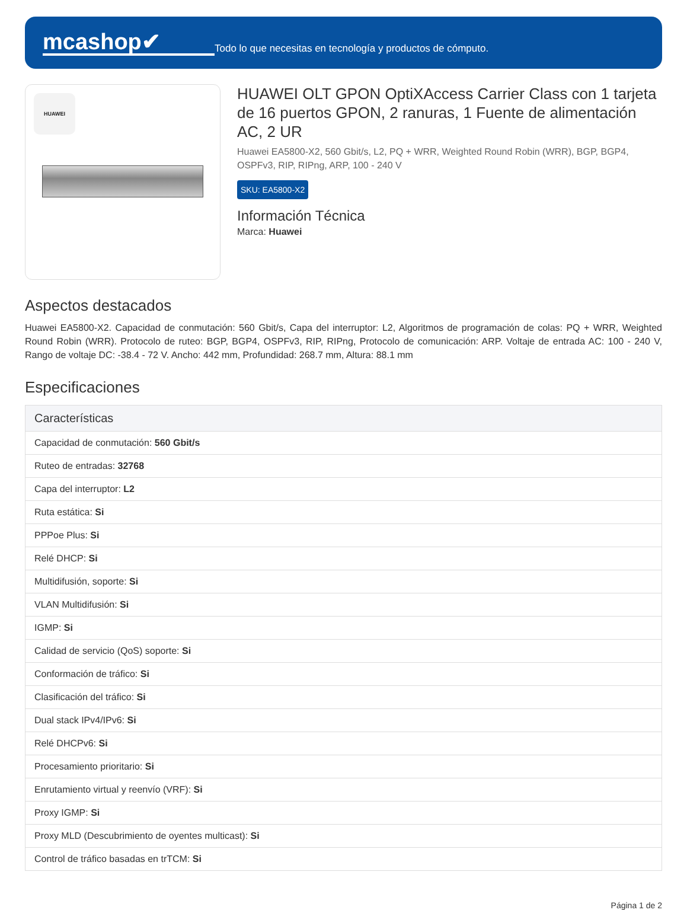mcashop✔
Todo lo que necesitas en tecnología y productos de cómputo.
HUAWEI
HUAWEI OLT GPON OptiXAccess Carrier Class con 1 tarjeta de 16 puertos GPON, 2 ranuras, 1 Fuente de alimentación AC, 2 UR
Huawei EA5800-X2, 560 Gbit/s, L2, PQ + WRR, Weighted Round Robin (WRR), BGP, BGP4, OSPFv3, RIP, RIPng, ARP, 100 - 240 V
SKU: EA5800-X2
Información Técnica
Marca: Huawei
Aspectos destacados
Huawei EA5800-X2. Capacidad de conmutación: 560 Gbit/s, Capa del interruptor: L2, Algoritmos de programación de colas: PQ + WRR, Weighted Round Robin (WRR). Protocolo de ruteo: BGP, BGP4, OSPFv3, RIP, RIPng, Protocolo de comunicación: ARP. Voltaje de entrada AC: 100 - 240 V, Rango de voltaje DC: -38.4 - 72 V. Ancho: 442 mm, Profundidad: 268.7 mm, Altura: 88.1 mm
Especificaciones
| Características |
| --- |
| Capacidad de conmutación: 560 Gbit/s |
| Ruteo de entradas: 32768 |
| Capa del interruptor: L2 |
| Ruta estática: Si |
| PPPoe Plus: Si |
| Relé DHCP: Si |
| Multidifusión, soporte: Si |
| VLAN Multidifusión: Si |
| IGMP: Si |
| Calidad de servicio (QoS) soporte: Si |
| Conformación de tráfico: Si |
| Clasificación del tráfico: Si |
| Dual stack IPv4/IPv6: Si |
| Relé DHCPv6: Si |
| Procesamiento prioritario: Si |
| Enrutamiento virtual y reenvío (VRF): Si |
| Proxy IGMP: Si |
| Proxy MLD (Descubrimiento de oyentes multicast): Si |
| Control de tráfico basadas en trTCM: Si |
Página 1 de 2